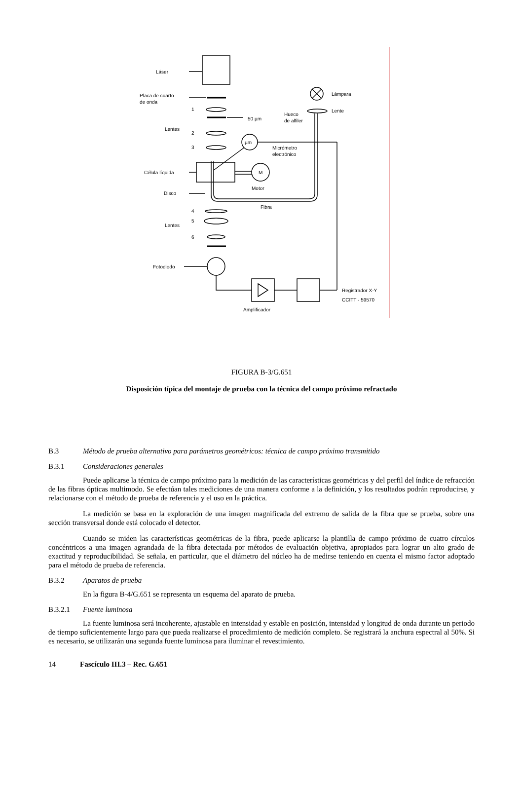Láser
Placa de cuarto
de onda
1
2
3
Lentes
50 µm
Hueco
de alfiler
µm
Micrómetro
electrónico
Célula líquida
M
Motor
Disco
Fibra
4
5
6
Lentes
Fotodiodo
Lámpara
Lente
Registrador X-Y
CCITT - 59570
Amplificador
FIGURA B-3/G.651
Disposición típica del montaje de prueba con la técnica del campo próximo refractado
B.3 Método de prueba alternativo para parámetros geométricos: técnica de campo próximo transmitido
B.3.1 Consideraciones generales
Puede aplicarse la técnica de campo próximo para la medición de las características geométricas y del perfil del índice de refracción de las fibras ópticas multimodo. Se efectúan tales mediciones de una manera conforme a la definición, y los resultados podrán reproducirse, y relacionarse con el método de prueba de referencia y el uso en la práctica.
La medición se basa en la exploración de una imagen magnificada del extremo de salida de la fibra que se prueba, sobre una sección transversal donde está colocado el detector.
Cuando se miden las características geométricas de la fibra, puede aplicarse la plantilla de campo próximo de cuatro círculos concéntricos a una imagen agrandada de la fibra detectada por métodos de evaluación objetiva, apropiados para lograr un alto grado de exactitud y reproducibilidad. Se señala, en particular, que el diámetro del núcleo ha de medirse teniendo en cuenta el mismo factor adoptado para el método de prueba de referencia.
B.3.2 Aparatos de prueba
En la figura B-4/G.651 se representa un esquema del aparato de prueba.
B.3.2.1 Fuente luminosa
La fuente luminosa será incoherente, ajustable en intensidad y estable en posición, intensidad y longitud de onda durante un periodo de tiempo suficientemente largo para que pueda realizarse el procedimiento de medición completo. Se registrará la anchura espectral al 50%. Si es necesario, se utilizarán una segunda fuente luminosa para iluminar el revestimiento.
14 Fascículo III.3 – Rec. G.651